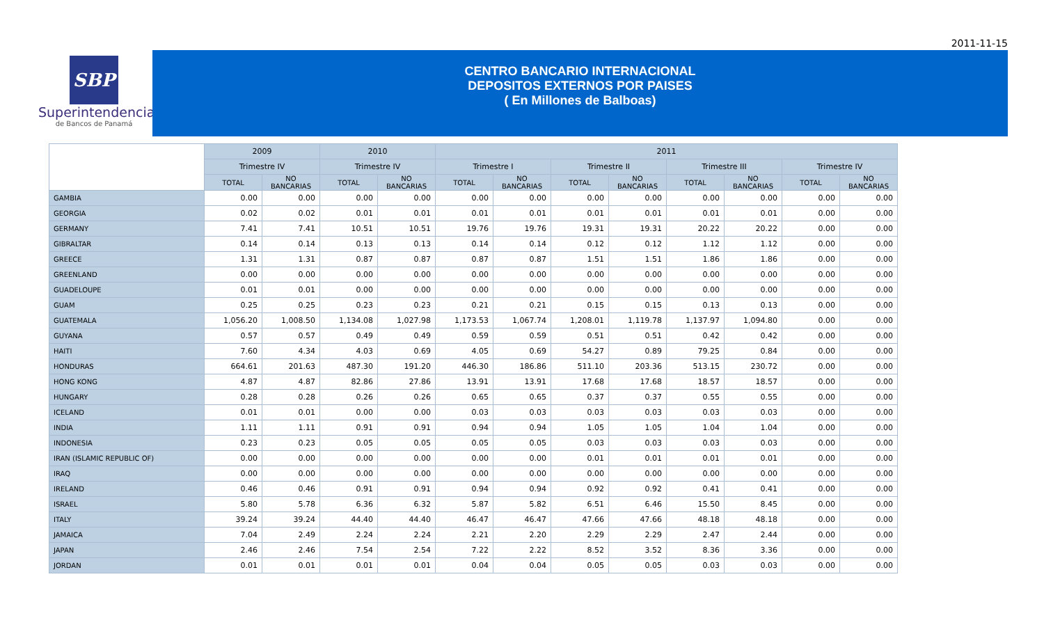2011-11-15
SBP
Superintendencia
de Bancos de Panamá
CENTRO BANCARIO INTERNACIONAL
DEPOSITOS EXTERNOS POR PAISES
( En Millones de Balboas)
| | 2009 | | 2010 | | 2011 | | | | | | | |
| --- | --- | --- | --- | --- | --- | --- | --- | --- | --- | --- | --- | --- |
| | Trimestre IV | | Trimestre IV | | Trimestre I | | Trimestre II | | Trimestre III | | Trimestre IV | |
| | TOTAL | NO BANCARIAS | TOTAL | NO BANCARIAS | TOTAL | NO BANCARIAS | TOTAL | NO BANCARIAS | TOTAL | NO BANCARIAS | TOTAL | NO BANCARIAS |
| GAMBIA | 0.00 | 0.00 | 0.00 | 0.00 | 0.00 | 0.00 | 0.00 | 0.00 | 0.00 | 0.00 | 0.00 | 0.00 |
| GEORGIA | 0.02 | 0.02 | 0.01 | 0.01 | 0.01 | 0.01 | 0.01 | 0.01 | 0.01 | 0.01 | 0.00 | 0.00 |
| GERMANY | 7.41 | 7.41 | 10.51 | 10.51 | 19.76 | 19.76 | 19.31 | 19.31 | 20.22 | 20.22 | 0.00 | 0.00 |
| GIBRALTAR | 0.14 | 0.14 | 0.13 | 0.13 | 0.14 | 0.14 | 0.12 | 0.12 | 1.12 | 1.12 | 0.00 | 0.00 |
| GREECE | 1.31 | 1.31 | 0.87 | 0.87 | 0.87 | 0.87 | 1.51 | 1.51 | 1.86 | 1.86 | 0.00 | 0.00 |
| GREENLAND | 0.00 | 0.00 | 0.00 | 0.00 | 0.00 | 0.00 | 0.00 | 0.00 | 0.00 | 0.00 | 0.00 | 0.00 |
| GUADELOUPE | 0.01 | 0.01 | 0.00 | 0.00 | 0.00 | 0.00 | 0.00 | 0.00 | 0.00 | 0.00 | 0.00 | 0.00 |
| GUAM | 0.25 | 0.25 | 0.23 | 0.23 | 0.21 | 0.21 | 0.15 | 0.15 | 0.13 | 0.13 | 0.00 | 0.00 |
| GUATEMALA | 1,056.20 | 1,008.50 | 1,134.08 | 1,027.98 | 1,173.53 | 1,067.74 | 1,208.01 | 1,119.78 | 1,137.97 | 1,094.80 | 0.00 | 0.00 |
| GUYANA | 0.57 | 0.57 | 0.49 | 0.49 | 0.59 | 0.59 | 0.51 | 0.51 | 0.42 | 0.42 | 0.00 | 0.00 |
| HAITI | 7.60 | 4.34 | 4.03 | 0.69 | 4.05 | 0.69 | 54.27 | 0.89 | 79.25 | 0.84 | 0.00 | 0.00 |
| HONDURAS | 664.61 | 201.63 | 487.30 | 191.20 | 446.30 | 186.86 | 511.10 | 203.36 | 513.15 | 230.72 | 0.00 | 0.00 |
| HONG KONG | 4.87 | 4.87 | 82.86 | 27.86 | 13.91 | 13.91 | 17.68 | 17.68 | 18.57 | 18.57 | 0.00 | 0.00 |
| HUNGARY | 0.28 | 0.28 | 0.26 | 0.26 | 0.65 | 0.65 | 0.37 | 0.37 | 0.55 | 0.55 | 0.00 | 0.00 |
| ICELAND | 0.01 | 0.01 | 0.00 | 0.00 | 0.03 | 0.03 | 0.03 | 0.03 | 0.03 | 0.03 | 0.00 | 0.00 |
| INDIA | 1.11 | 1.11 | 0.91 | 0.91 | 0.94 | 0.94 | 1.05 | 1.05 | 1.04 | 1.04 | 0.00 | 0.00 |
| INDONESIA | 0.23 | 0.23 | 0.05 | 0.05 | 0.05 | 0.05 | 0.03 | 0.03 | 0.03 | 0.03 | 0.00 | 0.00 |
| IRAN (ISLAMIC REPUBLIC OF) | 0.00 | 0.00 | 0.00 | 0.00 | 0.00 | 0.00 | 0.01 | 0.01 | 0.01 | 0.01 | 0.00 | 0.00 |
| IRAQ | 0.00 | 0.00 | 0.00 | 0.00 | 0.00 | 0.00 | 0.00 | 0.00 | 0.00 | 0.00 | 0.00 | 0.00 |
| IRELAND | 0.46 | 0.46 | 0.91 | 0.91 | 0.94 | 0.94 | 0.92 | 0.92 | 0.41 | 0.41 | 0.00 | 0.00 |
| ISRAEL | 5.80 | 5.78 | 6.36 | 6.32 | 5.87 | 5.82 | 6.51 | 6.46 | 15.50 | 8.45 | 0.00 | 0.00 |
| ITALY | 39.24 | 39.24 | 44.40 | 44.40 | 46.47 | 46.47 | 47.66 | 47.66 | 48.18 | 48.18 | 0.00 | 0.00 |
| JAMAICA | 7.04 | 2.49 | 2.24 | 2.24 | 2.21 | 2.20 | 2.29 | 2.29 | 2.47 | 2.44 | 0.00 | 0.00 |
| JAPAN | 2.46 | 2.46 | 7.54 | 2.54 | 7.22 | 2.22 | 8.52 | 3.52 | 8.36 | 3.36 | 0.00 | 0.00 |
| JORDAN | 0.01 | 0.01 | 0.01 | 0.01 | 0.04 | 0.04 | 0.05 | 0.05 | 0.03 | 0.03 | 0.00 | 0.00 |